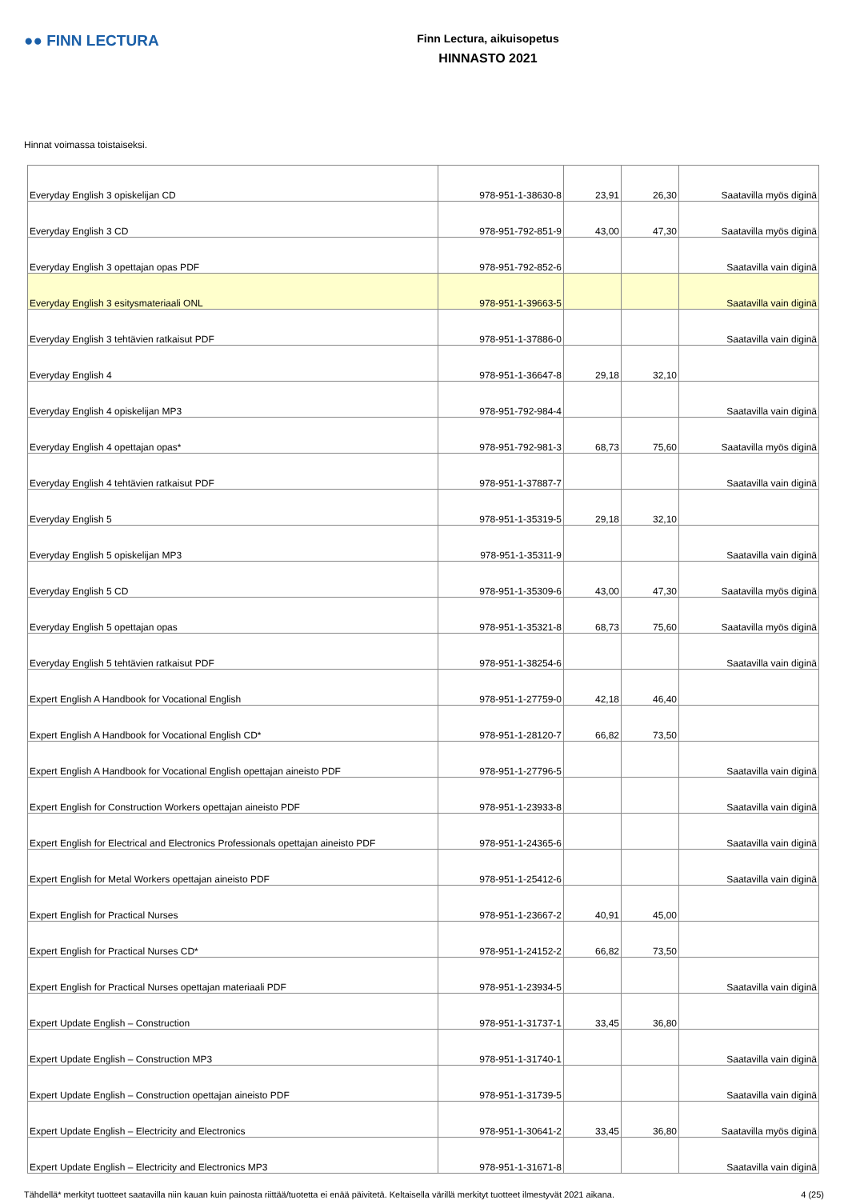●● FINN LECTURA
Finn Lectura, aikuisopetus
HINNASTO 2021
Hinnat voimassa toistaiseksi.
| Everyday English 3 opiskelijan CD | 978-951-1-38630-8 | 23,91 | 26,30 | Saatavilla myös diginä |
| Everyday English 3 CD | 978-951-792-851-9 | 43,00 | 47,30 | Saatavilla myös diginä |
| Everyday English 3 opettajan opas PDF | 978-951-792-852-6 | | | Saatavilla vain diginä |
| Everyday English 3 esitysmateriaali ONL | 978-951-1-39663-5 | | | Saatavilla vain diginä |
| Everyday English 3 tehtävien ratkaisut PDF | 978-951-1-37886-0 | | | Saatavilla vain diginä |
| Everyday English 4 | 978-951-1-36647-8 | 29,18 | 32,10 | |
| Everyday English 4 opiskelijan MP3 | 978-951-792-984-4 | | | Saatavilla vain diginä |
| Everyday English 4 opettajan opas* | 978-951-792-981-3 | 68,73 | 75,60 | Saatavilla myös diginä |
| Everyday English 4 tehtävien ratkaisut PDF | 978-951-1-37887-7 | | | Saatavilla vain diginä |
| Everyday English 5 | 978-951-1-35319-5 | 29,18 | 32,10 | |
| Everyday English 5 opiskelijan MP3 | 978-951-1-35311-9 | | | Saatavilla vain diginä |
| Everyday English 5 CD | 978-951-1-35309-6 | 43,00 | 47,30 | Saatavilla myös diginä |
| Everyday English 5 opettajan opas | 978-951-1-35321-8 | 68,73 | 75,60 | Saatavilla myös diginä |
| Everyday English 5 tehtävien ratkaisut PDF | 978-951-1-38254-6 | | | Saatavilla vain diginä |
| Expert English A Handbook for Vocational English | 978-951-1-27759-0 | 42,18 | 46,40 | |
| Expert English A Handbook for Vocational English CD* | 978-951-1-28120-7 | 66,82 | 73,50 | |
| Expert English A Handbook for Vocational English opettajan aineisto PDF | 978-951-1-27796-5 | | | Saatavilla vain diginä |
| Expert English for Construction Workers opettajan aineisto PDF | 978-951-1-23933-8 | | | Saatavilla vain diginä |
| Expert English for Electrical and Electronics Professionals opettajan aineisto PDF | 978-951-1-24365-6 | | | Saatavilla vain diginä |
| Expert English for Metal Workers opettajan aineisto PDF | 978-951-1-25412-6 | | | Saatavilla vain diginä |
| Expert English for Practical Nurses | 978-951-1-23667-2 | 40,91 | 45,00 | |
| Expert English for Practical Nurses CD* | 978-951-1-24152-2 | 66,82 | 73,50 | |
| Expert English for Practical Nurses opettajan materiaali PDF | 978-951-1-23934-5 | | | Saatavilla vain diginä |
| Expert Update English – Construction | 978-951-1-31737-1 | 33,45 | 36,80 | |
| Expert Update English – Construction MP3 | 978-951-1-31740-1 | | | Saatavilla vain diginä |
| Expert Update English – Construction opettajan aineisto PDF | 978-951-1-31739-5 | | | Saatavilla vain diginä |
| Expert Update English – Electricity and Electronics | 978-951-1-30641-2 | 33,45 | 36,80 | Saatavilla myös diginä |
| Expert Update English – Electricity and Electronics MP3 | 978-951-1-31671-8 | | | Saatavilla vain diginä |
Tähdellä* merkityt tuotteet saatavilla niin kauan kuin painosta riittää/tuotetta ei enää päivitetä. Keltaisella värillä merkityt tuotteet ilmestyvät 2021 aikana. 4 (25)